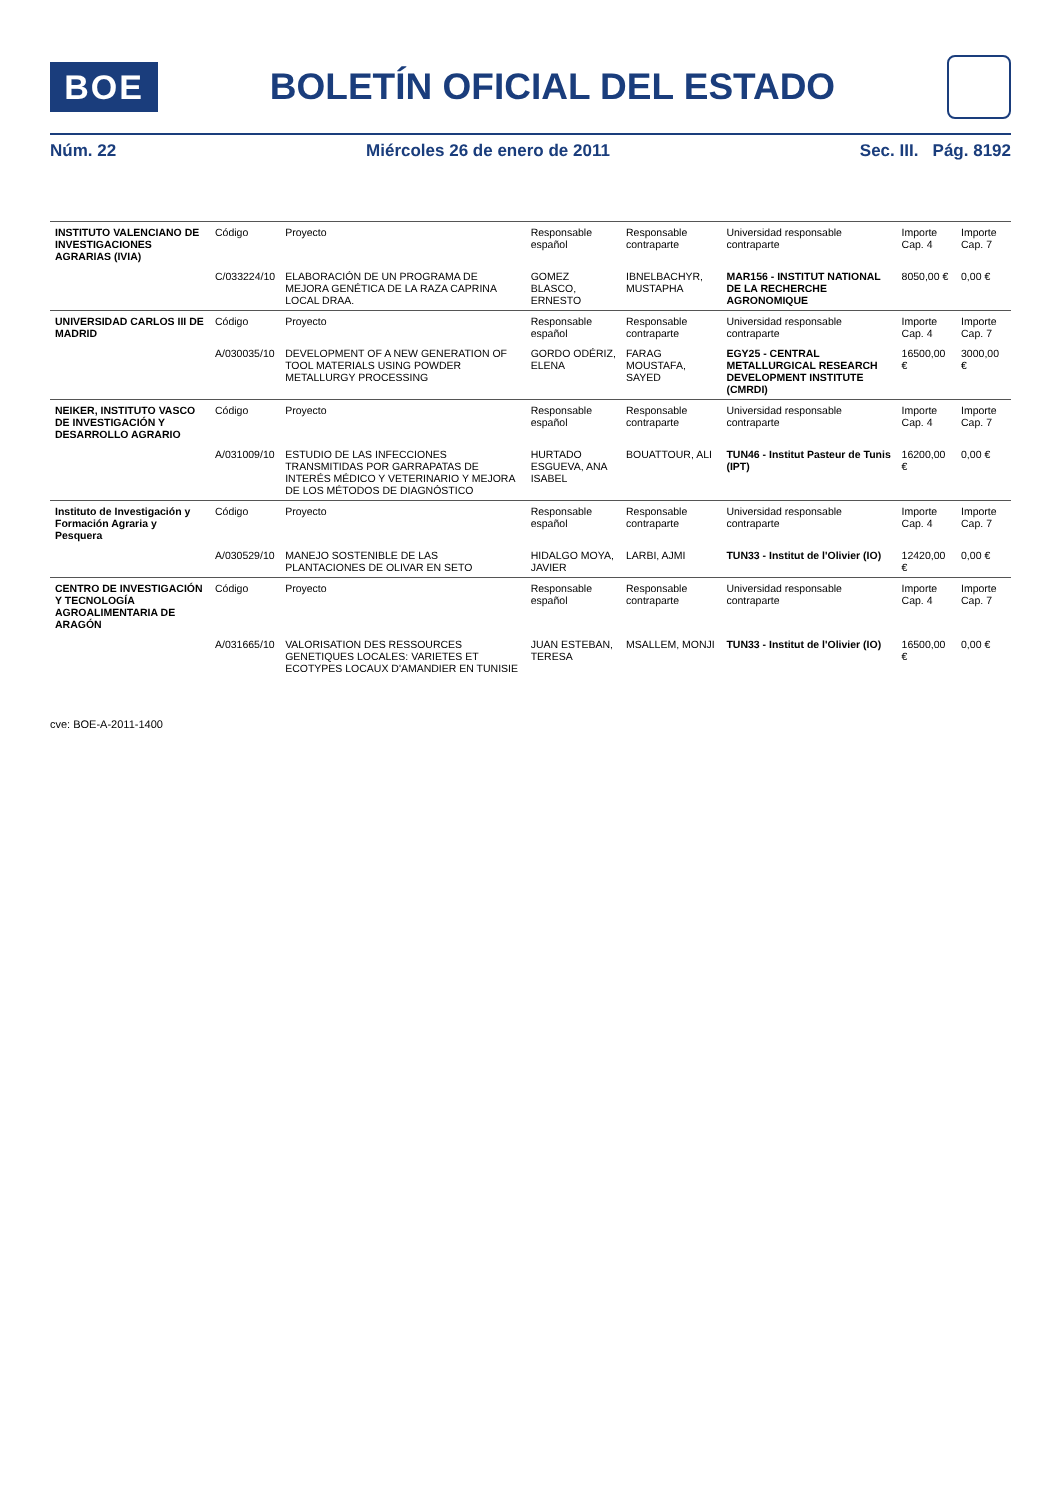BOE
BOLETÍN OFICIAL DEL ESTADO
Núm. 22 Miércoles 26 de enero de 2011 Sec. III. Pág. 8192
| INSTITUTO VALENCIANO DE INVESTIGACIONES AGRARIAS (IVIA) | Código | Proyecto | Responsable español | Responsable contraparte | Universidad responsable contraparte | Importe Cap. 4 | Importe Cap. 7 |
| --- | --- | --- | --- | --- | --- | --- | --- |
| | C/033224/10 | ELABORACIÓN DE UN PROGRAMA DE MEJORA GENÉTICA DE LA RAZA CAPRINA LOCAL DRAA. | GOMEZ BLASCO, ERNESTO | IBNELBACHYR, MUSTAPHA | MAR156 - INSTITUT NATIONAL DE LA RECHERCHE AGRONOMIQUE | 8050,00 € | 0,00 € |
| UNIVERSIDAD CARLOS III DE MADRID | Código | Proyecto | Responsable español | Responsable contraparte | Universidad responsable contraparte | Importe Cap. 4 | Importe Cap. 7 |
| | A/030035/10 | DEVELOPMENT OF A NEW GENERATION OF TOOL MATERIALS USING POWDER METALLURGY PROCESSING | GORDO ODÉRIZ, ELENA | FARAG MOUSTAFA, SAYED | EGY25 - CENTRAL METALLURGICAL RESEARCH DEVELOPMENT INSTITUTE (CMRDI) | 16500,00 € | 3000,00 € |
| NEIKER, INSTITUTO VASCO DE INVESTIGACIÓN Y DESARROLLO AGRARIO | Código | Proyecto | Responsable español | Responsable contraparte | Universidad responsable contraparte | Importe Cap. 4 | Importe Cap. 7 |
| | A/031009/10 | ESTUDIO DE LAS INFECCIONES TRANSMITIDAS POR GARRAPATAS DE INTERÉS MÉDICO Y VETERINARIO Y MEJORA DE LOS MÉTODOS DE DIAGNÓSTICO | HURTADO ESGUEVA, ANA ISABEL | BOUATTOUR, ALI | TUN46 - Institut Pasteur de Tunis (IPT) | 16200,00 € | 0,00 € |
| Instituto de Investigación y Formación Agraria y Pesquera | Código | Proyecto | Responsable español | Responsable contraparte | Universidad responsable contraparte | Importe Cap. 4 | Importe Cap. 7 |
| | A/030529/10 | MANEJO SOSTENIBLE DE LAS PLANTACIONES DE OLIVAR EN SETO | HIDALGO MOYA, JAVIER | LARBI, AJMI | TUN33 - Institut de l'Olivier (IO) | 12420,00 € | 0,00 € |
| CENTRO DE INVESTIGACIÓN Y TECNOLOGÍA AGROALIMENTARIA DE ARAGÓN | Código | Proyecto | Responsable español | Responsable contraparte | Universidad responsable contraparte | Importe Cap. 4 | Importe Cap. 7 |
| | A/031665/10 | VALORISATION DES RESSOURCES GENETIQUES LOCALES: VARIETES ET ECOTYPES LOCAUX D'AMANDIER EN TUNISIE | JUAN ESTEBAN, TERESA | MSALLEM, MONJI | TUN33 - Institut de l'Olivier (IO) | 16500,00 € | 0,00 € |
cve: BOE-A-2011-1400